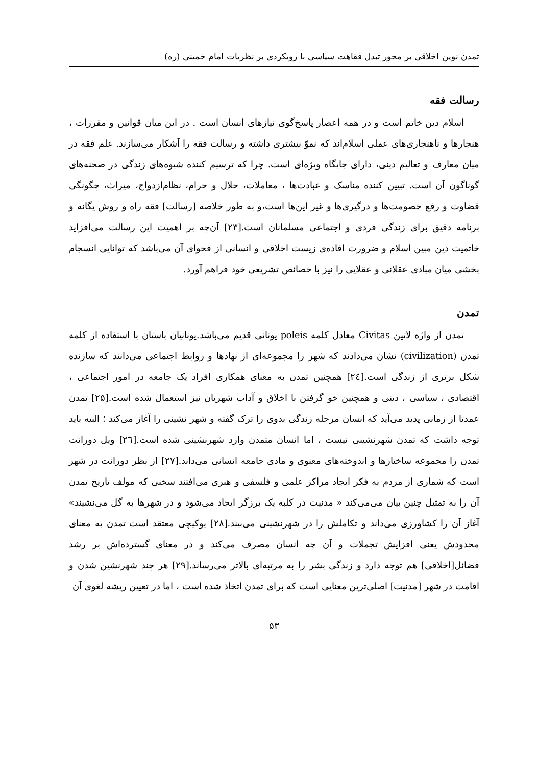تمدن نوین اخلاقی بر محور تبدل فقاهت سیاسی با رویکردی بر نظریات امام خمینی (ره)
رسالت فقه
اسلام دین خاتم است و در همه اعصار پاسخ‌گوی نیازهای انسان است . در این میان قوانین و مقررات ، هنجارها و ناهنجاری‌های عملی اسلام‌اند که نموّ بیشتری داشته و رسالت فقه را آشکار می‌سازند. علم فقه در میان معارف و تعالیم دینی، دارای جایگاه ویژه‌ای است. چرا که ترسیم کننده شیوه‌های زندگی در صحنه‌های گوناگون آن است. تبیین کننده مناسک و عبادت‌ها ، معاملات، حلال و حرام، نظام‌ازدواج، میراث، چگونگی قضاوت و رفع خصومت‌ها و درگیری‌ها و غیر این‌ها است،و به طور خلاصه [رسالت] فقه راه و روش یگانه و برنامه دقیق برای زندگی فردی و اجتماعی مسلمانان است.[۲۳] آن‌چه بر اهمیت این رسالت می‌افزاید خاتمیت دین مبین اسلام و ضرورت افاده‌ی زیست اخلاقی و انسانی از فحوای آن می‌باشد که توانایی انسجام بخشی میان مبادی عقلانی و عقلایی را نیز با خصائص تشریعی خود فراهم آورد.
تمدن
تمدن از واژه لاتین Civitas معادل کلمه poleis یونانی قدیم می‌باشد.یونانیان باستان با استفاده از کلمه تمدن (civilization) نشان می‌دادند که شهر را مجموعه‌ای از نهادها و روابط اجتماعی می‌دانند که سازنده شکل برتری از زندگی است.[۲٤] همچنین تمدن به معنای همکاری افراد یک جامعه در امور اجتماعی ، اقتصادی ، سیاسی ، دینی و همچنین خو گرفتن با اخلاق و آداب شهریان نیز استعمال شده است.[۲۵] تمدن عمدتا از زمانی پدید می‌آید که انسان مرحله زندگی بدوی را ترک گفته و شهر نشینی را آغاز می‌کند ؛ البته باید توجه داشت که تمدن شهرنشینی نیست ، اما انسان متمدن وارد شهرنشینی شده است.[۲٦] ویل دورانت تمدن را مجموعه ساختارها و اندوخته‌های معنوی و مادی جامعه انسانی می‌داند.[۲۷] از نظر دورانت در شهر است که شماری از مردم به فکر ایجاد مراکز علمی و فلسفی و هنری می‌افتند سخنی که مولف تاریخ تمدن آن را به تمثیل چنین بیان می‌می‌کند « مدنیت در کلبه یک برزگر ایجاد می‌شود و در شهرها به گل می‌نشیند» آغاز آن را کشاورزی می‌داند و تکاملش را در شهرنشینی می‌بیند.[۲۸] یوکیچی معتقد است تمدن به معنای محدودش یعنی افزایش تجملات و آن چه انسان مصرف می‌کند و در معنای گسترده‌اش بر رشد فضائل[اخلاقی] هم توجه دارد و زندگی بشر را به مرتبه‌ای بالاتر می‌رساند.[۲۹] هر چند شهرنشین شدن و اقامت در شهر [مدنیت] اصلی‌ترین معنایی است که برای تمدن اتخاذ شده است ، اما در تعیین ریشه لغوی آن
۵۳